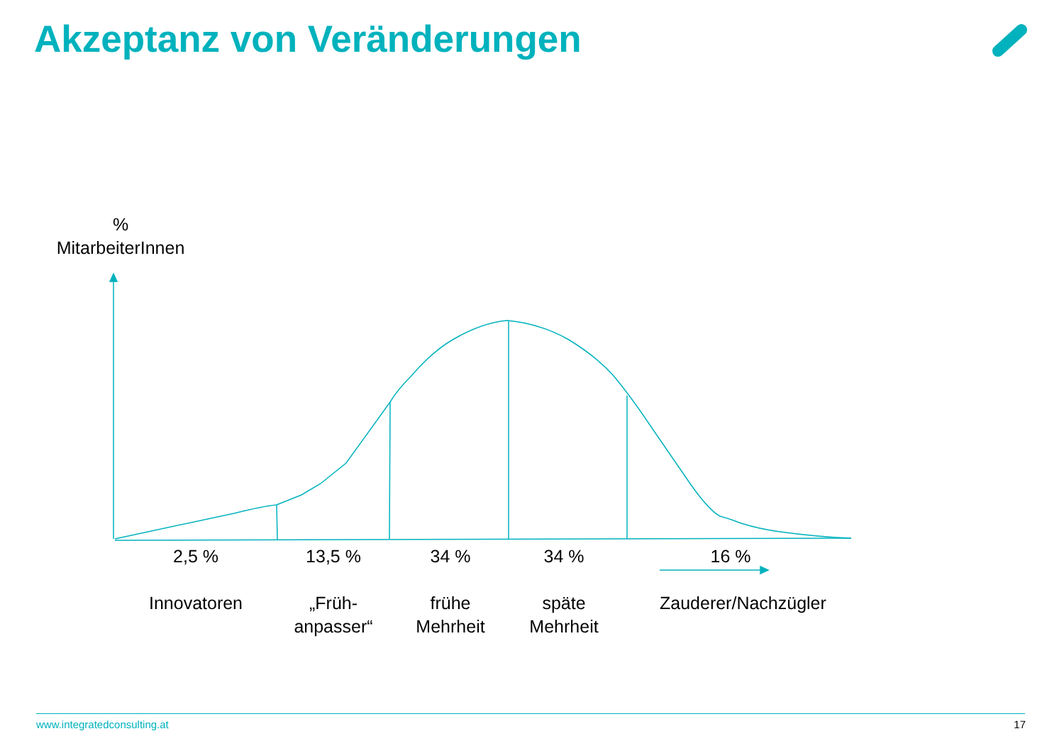Akzeptanz von Veränderungen
%
MitarbeiterInnen
2,5 %
Innovatoren
13,5 %
„Früh-
anpasser“
34 %
frühe
Mehrheit
34 %
späte
Mehrheit
16 %
Zauderer/Nachzügler
www.integratedconsulting.at 17